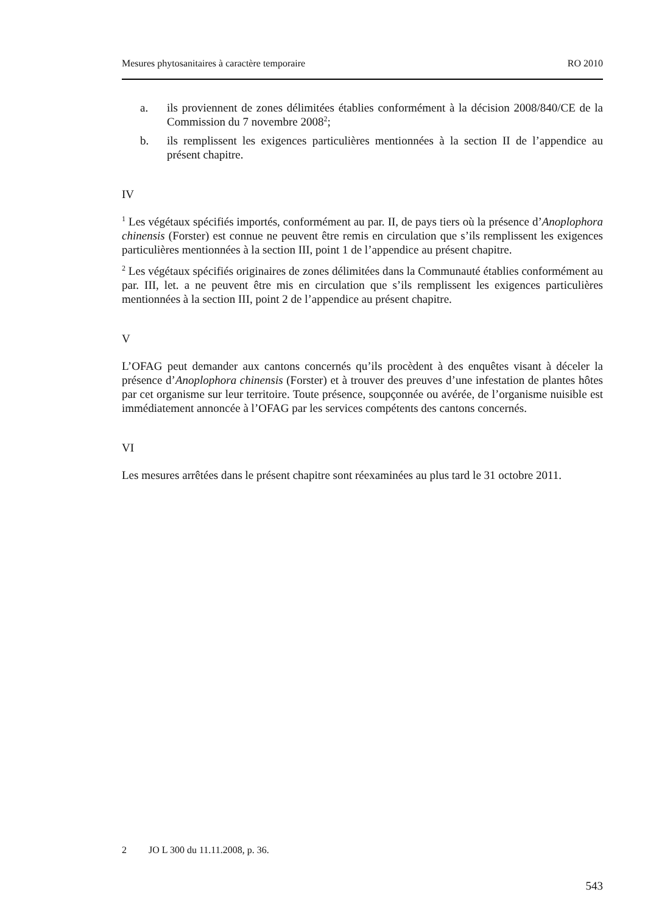Mesures phytosanitaires à caractère temporaire RO 2010
a. ils proviennent de zones délimitées établies conformément à la décision 2008/840/CE de la Commission du 7 novembre 2008<sup>2</sup>;
b. ils remplissent les exigences particulières mentionnées à la section II de l’appendice au présent chapitre.
IV
<sup>1</sup> Les végétaux spécifiés importés, conformément au par. II, de pays tiers où la présence d’Anoplophora chinensis (Forster) est connue ne peuvent être remis en circulation que s’ils remplissent les exigences particulières mentionnées à la section III, point 1 de l’appendice au présent chapitre.
<sup>2</sup> Les végétaux spécifiés originaires de zones délimitées dans la Communauté établies conformément au par. III, let. a ne peuvent être mis en circulation que s’ils remplissent les exigences particulières mentionnées à la section III, point 2 de l’appendice au présent chapitre.
V
L’OFAG peut demander aux cantons concernés qu’ils procèdent à des enquêtes visant à déceler la présence d’Anoplophora chinensis (Forster) et à trouver des preuves d’une infestation de plantes hôtes par cet organisme sur leur territoire. Toute présence, soupçonnée ou avérée, de l’organisme nuisible est immédiatement annoncée à l’OFAG par les services compétents des cantons concernés.
VI
Les mesures arrêtées dans le présent chapitre sont réexaminées au plus tard le 31 octobre 2011.
2 JO L 300 du 11.11.2008, p. 36.
543